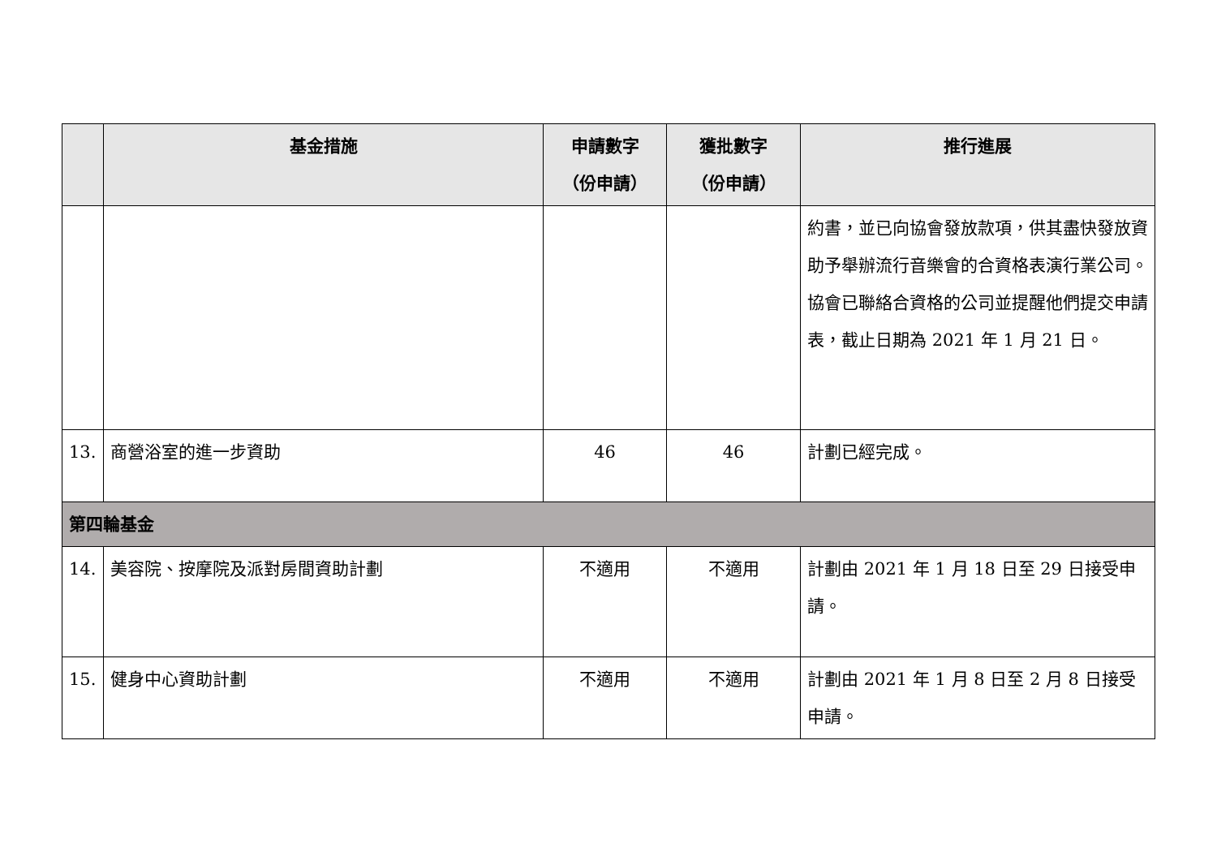| | 基金措施 | 申請數字 （份申請） | 獲批數字 （份申請） | 推行進展 |
| --- | --- | --- | --- | --- |
| | | | | 約書，並已向協會發放款項，供其盡快發放資助予舉辦流行音樂會的合資格表演行業公司。協會已聯絡合資格的公司並提醒他們提交申請表，截止日期為 2021 年 1 月 21 日。 |
| 13. | 商營浴室的進一步資助 | 46 | 46 | 計劃已經完成。 |
| 第四輪基金 | | | | |
| 14. | 美容院、按摩院及派對房間資助計劃 | 不適用 | 不適用 | 計劃由 2021 年 1 月 18 日至 29 日接受申請。 |
| 15. | 健身中心資助計劃 | 不適用 | 不適用 | 計劃由 2021 年 1 月 8 日至 2 月 8 日接受申請。 |